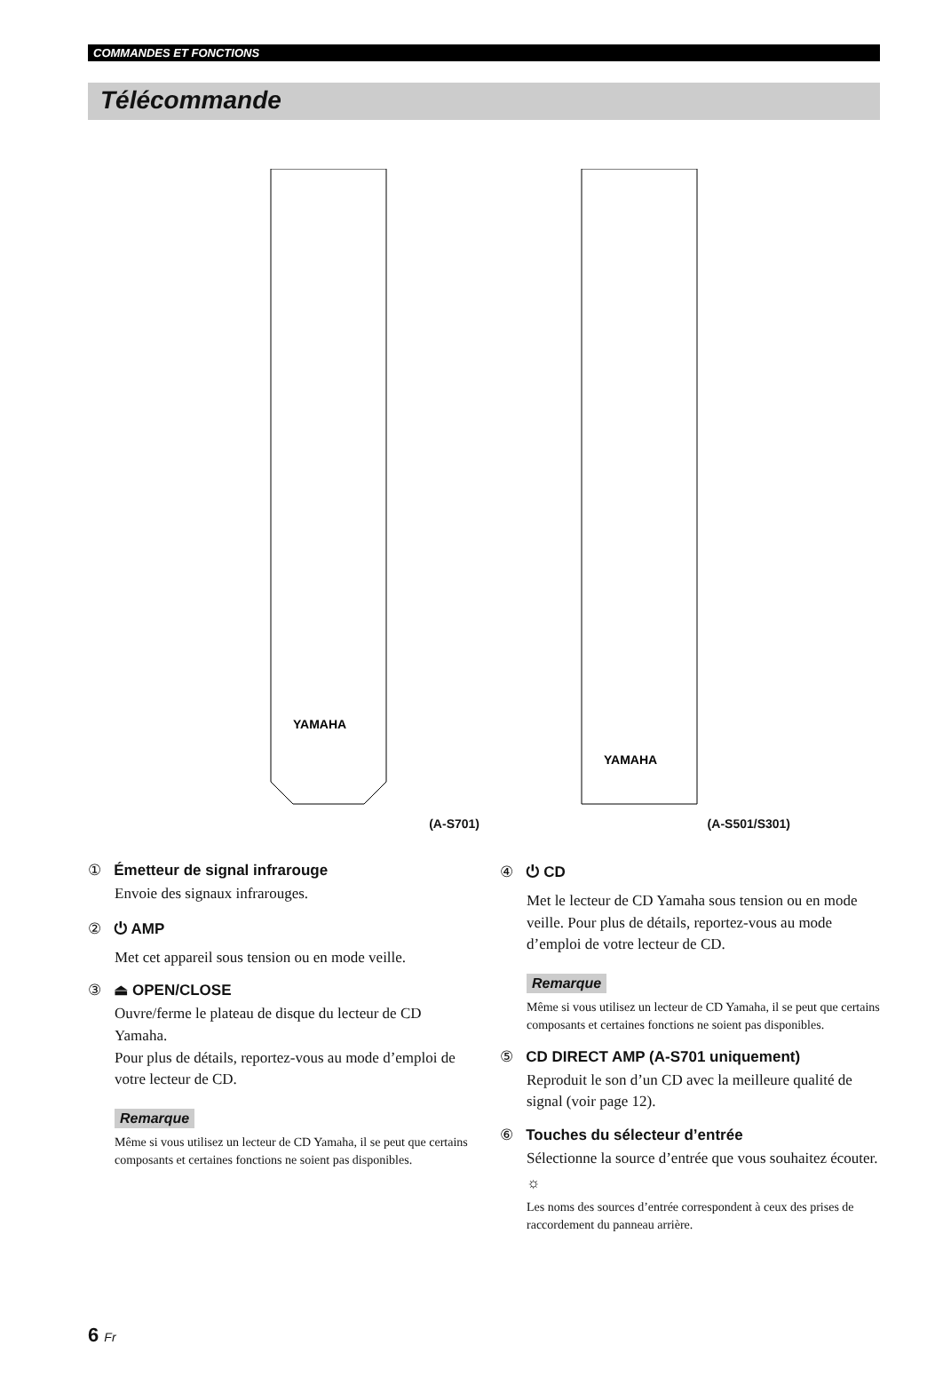COMMANDES ET FONCTIONS
Télécommande
YAMAHA
(A-S701)
YAMAHA
(A-S501/S301)
① Émetteur de signal infrarouge
Envoie des signaux infrarouges.
② ⏻ AMP
Met cet appareil sous tension ou en mode veille.
③ ⏏ OPEN/CLOSE
Ouvre/ferme le plateau de disque du lecteur de CD Yamaha.
Pour plus de détails, reportez-vous au mode d’emploi de votre lecteur de CD.
Remarque
Même si vous utilisez un lecteur de CD Yamaha, il se peut que certains composants et certaines fonctions ne soient pas disponibles.
④ ⏻ CD
Met le lecteur de CD Yamaha sous tension ou en mode veille. Pour plus de détails, reportez-vous au mode d’emploi de votre lecteur de CD.
Remarque
Même si vous utilisez un lecteur de CD Yamaha, il se peut que certains composants et certaines fonctions ne soient pas disponibles.
⑤ CD DIRECT AMP (A-S701 uniquement)
Reproduit le son d’un CD avec la meilleure qualité de signal (voir page 12).
⑥ Touches du sélecteur d’entrée
Sélectionne la source d’entrée que vous souhaitez écouter.
☼
Les noms des sources d’entrée correspondent à ceux des prises de raccordement du panneau arrière.
6 Fr